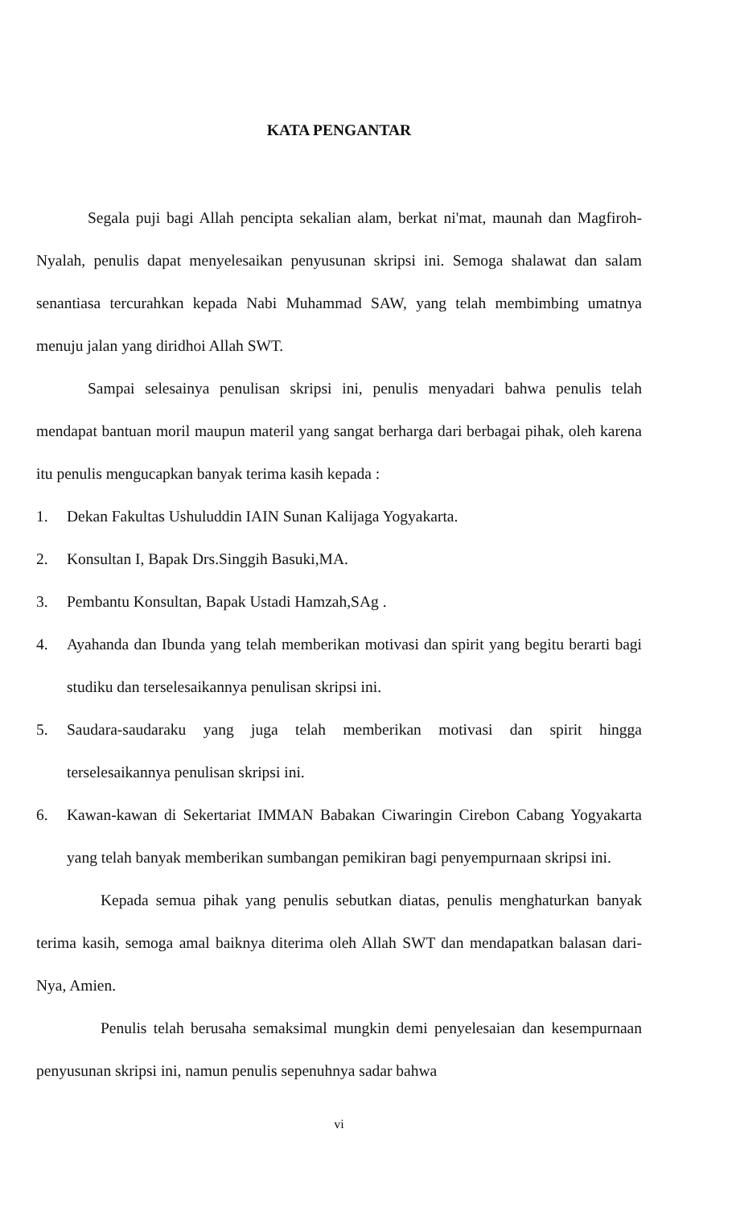KATA PENGANTAR
Segala puji bagi Allah pencipta sekalian alam, berkat ni'mat, maunah dan Magfiroh-Nyalah, penulis dapat menyelesaikan penyusunan skripsi ini. Semoga shalawat dan salam senantiasa tercurahkan kepada Nabi Muhammad SAW, yang telah membimbing umatnya menuju jalan yang diridhoi Allah SWT.
Sampai selesainya penulisan skripsi ini, penulis menyadari bahwa penulis telah mendapat bantuan moril maupun materil yang sangat berharga dari berbagai pihak, oleh karena itu penulis mengucapkan banyak terima kasih kepada :
1. Dekan Fakultas Ushuluddin IAIN Sunan Kalijaga Yogyakarta.
2. Konsultan I, Bapak Drs.Singgih Basuki,MA.
3. Pembantu Konsultan, Bapak Ustadi Hamzah,SAg .
4. Ayahanda dan Ibunda yang telah memberikan motivasi dan spirit yang begitu berarti bagi studiku dan terselesaikannya penulisan skripsi ini.
5. Saudara-saudaraku yang juga telah memberikan motivasi dan spirit hingga terselesaikannya penulisan skripsi ini.
6. Kawan-kawan di Sekertariat IMMAN Babakan Ciwaringin Cirebon Cabang Yogyakarta yang telah banyak memberikan sumbangan pemikiran bagi penyempurnaan skripsi ini.
Kepada semua pihak yang penulis sebutkan diatas, penulis menghaturkan banyak terima kasih, semoga amal baiknya diterima oleh Allah SWT dan mendapatkan balasan dari-Nya, Amien.
Penulis telah berusaha semaksimal mungkin demi penyelesaian dan kesempurnaan penyusunan skripsi ini, namun penulis sepenuhnya sadar bahwa
vi